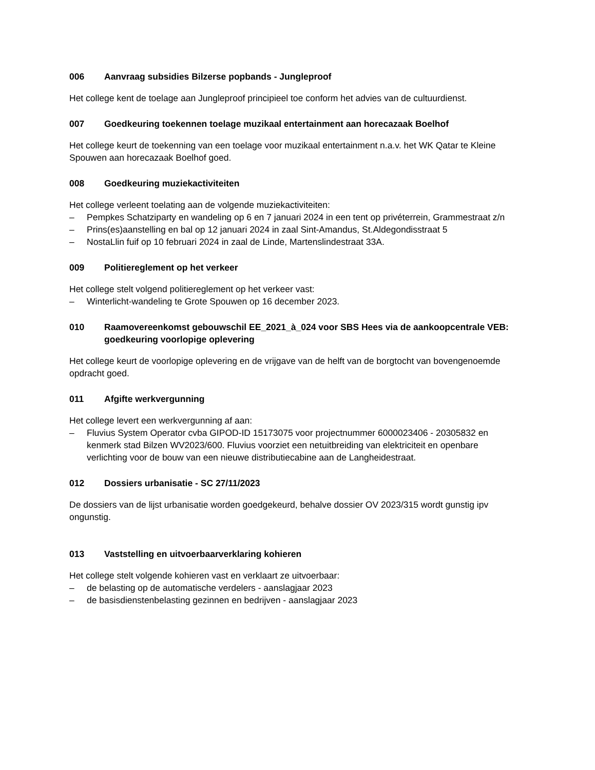006 Aanvraag subsidies Bilzerse popbands - Jungleproof
Het college kent de toelage aan Jungleproof principieel toe conform het advies van de cultuurdienst.
007 Goedkeuring toekennen toelage muzikaal entertainment aan horecazaak Boelhof
Het college keurt de toekenning van een toelage voor muzikaal entertainment n.a.v. het WK Qatar te Kleine Spouwen aan horecazaak Boelhof goed.
008 Goedkeuring muziekactiviteiten
Het college verleent toelating aan de volgende muziekactiviteiten:
– Pempkes Schatziparty en wandeling op 6 en 7 januari 2024 in een tent op privéterrein, Grammestraat z/n
– Prins(es)aanstelling en bal op 12 januari 2024 in zaal Sint-Amandus, St.Aldegondisstraat 5
– NostaLlin fuif op 10 februari 2024 in zaal de Linde, Martenslindestraat 33A.
009 Politiereglement op het verkeer
Het college stelt volgend politiereglement op het verkeer vast:
– Winterlicht-wandeling te Grote Spouwen op 16 december 2023.
010 Raamovereenkomst gebouwschil EE_2021_à_024 voor SBS Hees via de aankoopcentrale VEB: goedkeuring voorlopige oplevering
Het college keurt de voorlopige oplevering en de vrijgave van de helft van de borgtocht van bovengenoemde opdracht goed.
011 Afgifte werkvergunning
Het college levert een werkvergunning af aan:
– Fluvius System Operator cvba GIPOD-ID 15173075 voor projectnummer 6000023406 - 20305832 en kenmerk stad Bilzen WV2023/600. Fluvius voorziet een netuitbreiding van elektriciteit en openbare verlichting voor de bouw van een nieuwe distributiecabine aan de Langheidestraat.
012 Dossiers urbanisatie - SC 27/11/2023
De dossiers van de lijst urbanisatie worden goedgekeurd, behalve dossier OV 2023/315 wordt gunstig ipv ongunstig.
013 Vaststelling en uitvoerbaarverklaring kohieren
Het college stelt volgende kohieren vast en verklaart ze uitvoerbaar:
– de belasting op de automatische verdelers - aanslagjaar 2023
– de basisdienstenbelasting gezinnen en bedrijven - aanslagjaar 2023